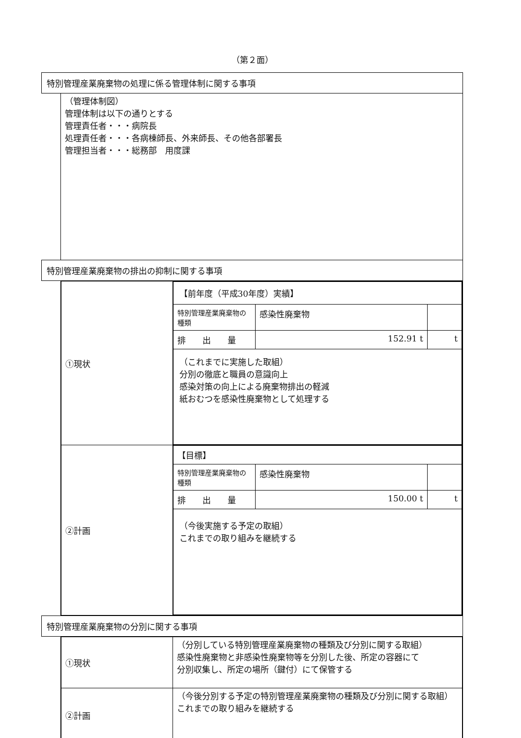（第２面）
| 特別管理産業廃棄物の処理に係る管理体制に関する事項 | |
| | （管理体制図） 管理体制は以下の通りとする 管理責任者・・・病院長 処理責任者・・・各病棟師長、外来師長、その他各部署長 管理担当者・・・総務部 用度課 |
| 特別管理産業廃棄物の排出の抑制に関する事項 | |
| | / ①現状 / / 【前年度（平成30年度）実績】 / / / / 特別管理産業廃棄物の種類 / 感染性廃棄物 / / / 排 出 量 / 152.91 t / t / / （これまでに実施した取組） 分別の徹底と職員の意識向上 感染対策の向上による廃棄物排出の軽減 紙おむつを感染性廃棄物として処理する / / / / / ②計画 / / 【目標】 / / / / 特別管理産業廃棄物の種類 / 感染性廃棄物 / / / 排 出 量 / 150.00 t / t / / （今後実施する予定の取組） これまでの取り組みを継続する / / / / |
| 特別管理産業廃棄物の分別に関する事項 | |
| | / ①現状 / （分別している特別管理産業廃棄物の種類及び分別に関する取組） 感染性廃棄物と非感染性廃棄物等を分別した後、所定の容器にて 分別収集し、所定の場所（鍵付）にて保管する / / ②計画 / （今後分別する予定の特別管理産業廃棄物の種類及び分別に関する取組） これまでの取り組みを継続する / |